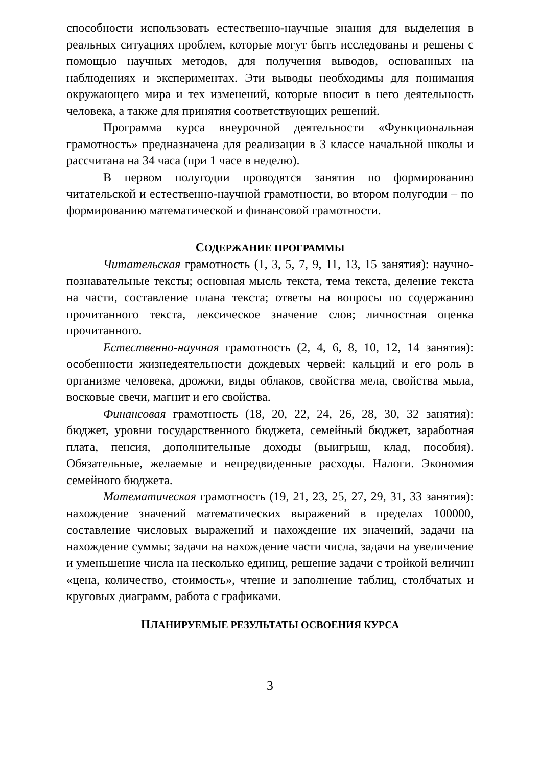способности использовать естественно-научные знания для выделения в реальных ситуациях проблем, которые могут быть исследованы и решены с помощью научных методов, для получения выводов, основанных на наблюдениях и экспериментах. Эти выводы необходимы для понимания окружающего мира и тех изменений, которые вносит в него деятельность человека, а также для принятия соответствующих решений.
Программа курса внеурочной деятельности «Функциональная грамотность» предназначена для реализации в 3 классе начальной школы и рассчитана на 34 часа (при 1 часе в неделю).
В первом полугодии проводятся занятия по формированию читательской и естественно-научной грамотности, во втором полугодии – по формированию математической и финансовой грамотности.
СОДЕРЖАНИЕ ПРОГРАММЫ
Читательская грамотность (1, 3, 5, 7, 9, 11, 13, 15 занятия): научно-познавательные тексты; основная мысль текста, тема текста, деление текста на части, составление плана текста; ответы на вопросы по содержанию прочитанного текста, лексическое значение слов; личностная оценка прочитанного.
Естественно-научная грамотность (2, 4, 6, 8, 10, 12, 14 занятия): особенности жизнедеятельности дождевых червей: кальций и его роль в организме человека, дрожжи, виды облаков, свойства мела, свойства мыла, восковые свечи, магнит и его свойства.
Финансовая грамотность (18, 20, 22, 24, 26, 28, 30, 32 занятия): бюджет, уровни государственного бюджета, семейный бюджет, заработная плата, пенсия, дополнительные доходы (выигрыш, клад, пособия). Обязательные, желаемые и непредвиденные расходы. Налоги. Экономия семейного бюджета.
Математическая грамотность (19, 21, 23, 25, 27, 29, 31, 33 занятия): нахождение значений математических выражений в пределах 100000, составление числовых выражений и нахождение их значений, задачи на нахождение суммы; задачи на нахождение части числа, задачи на увеличение и уменьшение числа на несколько единиц, решение задачи с тройкой величин «цена, количество, стоимость», чтение и заполнение таблиц, столбчатых и круговых диаграмм, работа с графиками.
ПЛАНИРУЕМЫЕ РЕЗУЛЬТАТЫ ОСВОЕНИЯ КУРСА
3